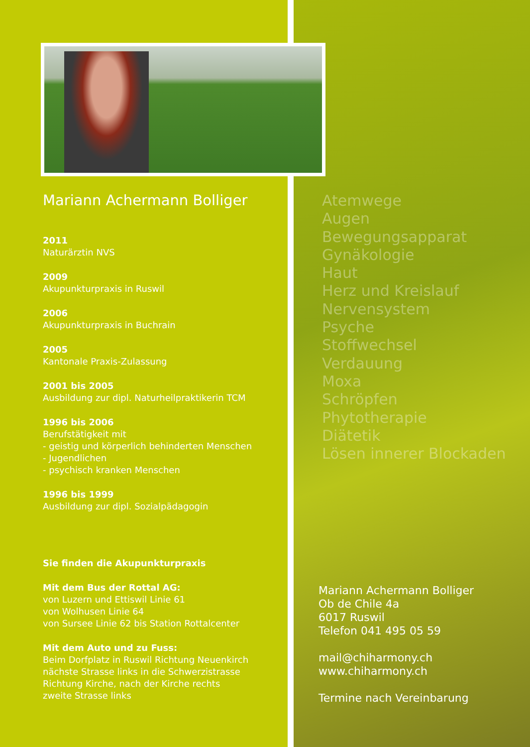Mariann Achermann Bolliger
2011
Naturärztin NVS
2009
Akupunkturpraxis in Ruswil
2006
Akupunkturpraxis in Buchrain
2005
Kantonale Praxis-Zulassung
2001 bis 2005
Ausbildung zur dipl. Naturheilpraktikerin TCM
1996 bis 2006
Berufstätigkeit mit
- geistig und körperlich behinderten Menschen
- Jugendlichen
- psychisch kranken Menschen
1996 bis 1999
Ausbildung zur dipl. Sozialpädagogin
Sie finden die Akupunkturpraxis
Mit dem Bus der Rottal AG:
von Luzern und Ettiswil Linie 61
von Wolhusen Linie 64
von Sursee Linie 62 bis Station Rottalcenter
Mit dem Auto und zu Fuss:
Beim Dorfplatz in Ruswil Richtung Neuenkirch
nächste Strasse links in die Schwerzistrasse
Richtung Kirche, nach der Kirche rechts
zweite Strasse links
Atemwege
Augen
Bewegungsapparat
Gynäkologie
Haut
Herz und Kreislauf
Nervensystem
Psyche
Stoffwechsel
Verdauung
Moxa
Schröpfen
Phytotherapie
Diätetik
Lösen innerer Blockaden
Mariann Achermann Bolliger
Ob de Chile 4a
6017 Ruswil
Telefon 041 495 05 59
mail@chiharmony.ch
www.chiharmony.ch
Termine nach Vereinbarung